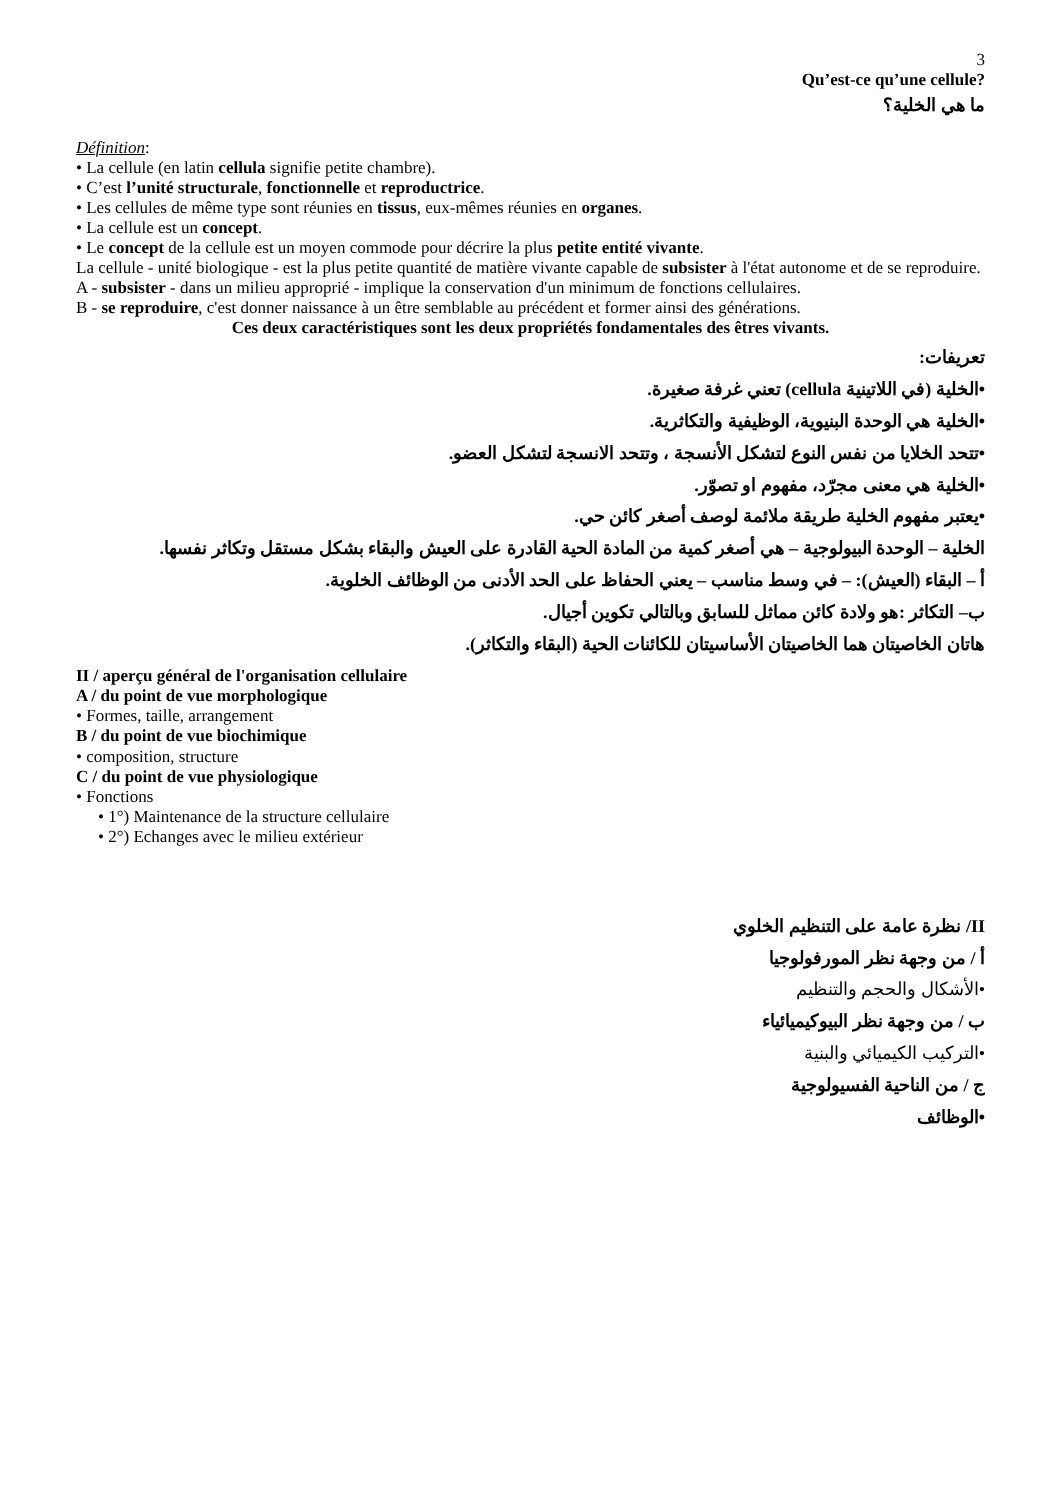3
Qu’est-ce qu’une cellule?
ما هي الخلية؟
Définition:
• La cellule (en latin cellula signifie petite chambre).
• C’est l’unité structurale, fonctionnelle et reproductrice.
• Les cellules de même type sont réunies en tissus, eux-mêmes réunies en organes.
• La cellule est un concept.
• Le concept de la cellule est un moyen commode pour décrire la plus petite entité vivante.
La cellule - unité biologique - est la plus petite quantité de matière vivante capable de subsister à l'état autonome et de se reproduire.
A - subsister - dans un milieu approprié - implique la conservation d'un minimum de fonctions cellulaires.
B - se reproduire, c'est donner naissance à un être semblable au précédent et former ainsi des générations.
Ces deux caractéristiques sont les deux propriétés fondamentales des êtres vivants.
تعريفات:
•الخلية (في اللاتينية cellula) تعني غرفة صغيرة.
•الخلية هي الوحدة البنيوية، الوظيفية والتكاثرية.
•تتحد الخلايا من نفس النوع لتشكل الأنسجة ، وتتحد الانسجة لتشكل العضو.
•الخلية هي معنى مجرّد، مفهوم او تصوّر.
•يعتبر مفهوم الخلية طريقة ملائمة لوصف أصغر كائن حي.
الخلية – الوحدة البيولوجية – هي أصغر كمية من المادة الحية القادرة على العيش والبقاء بشكل مستقل وتكاثر نفسها.
أ – البقاء (العيش): – في وسط مناسب – يعني الحفاظ على الحد الأدنى من الوظائف الخلوية.
ب– التكاثر :هو ولادة كائن مماثل للسابق وبالتالي تكوين أجيال.
هاتان الخاصيتان هما الخاصيتان الأساسيتان للكائنات الحية (البقاء والتكاثر).
II / aperçu général de l'organisation cellulaire
A / du point de vue morphologique
• Formes, taille, arrangement
B / du point de vue biochimique
• composition, structure
C / du point de vue physiologique
• Fonctions
• 1°) Maintenance de la structure cellulaire
• 2°) Echanges avec le milieu extérieur
II/ نظرة عامة على التنظيم الخلوي
أ / من وجهة نظر المورفولوجيا
•الأشكال والحجم والتنظيم
ب / من وجهة نظر البيوكيميائياء
•التركيب الكيميائي والبنية
ج / من الناحية الفسيولوجية
•الوظائف